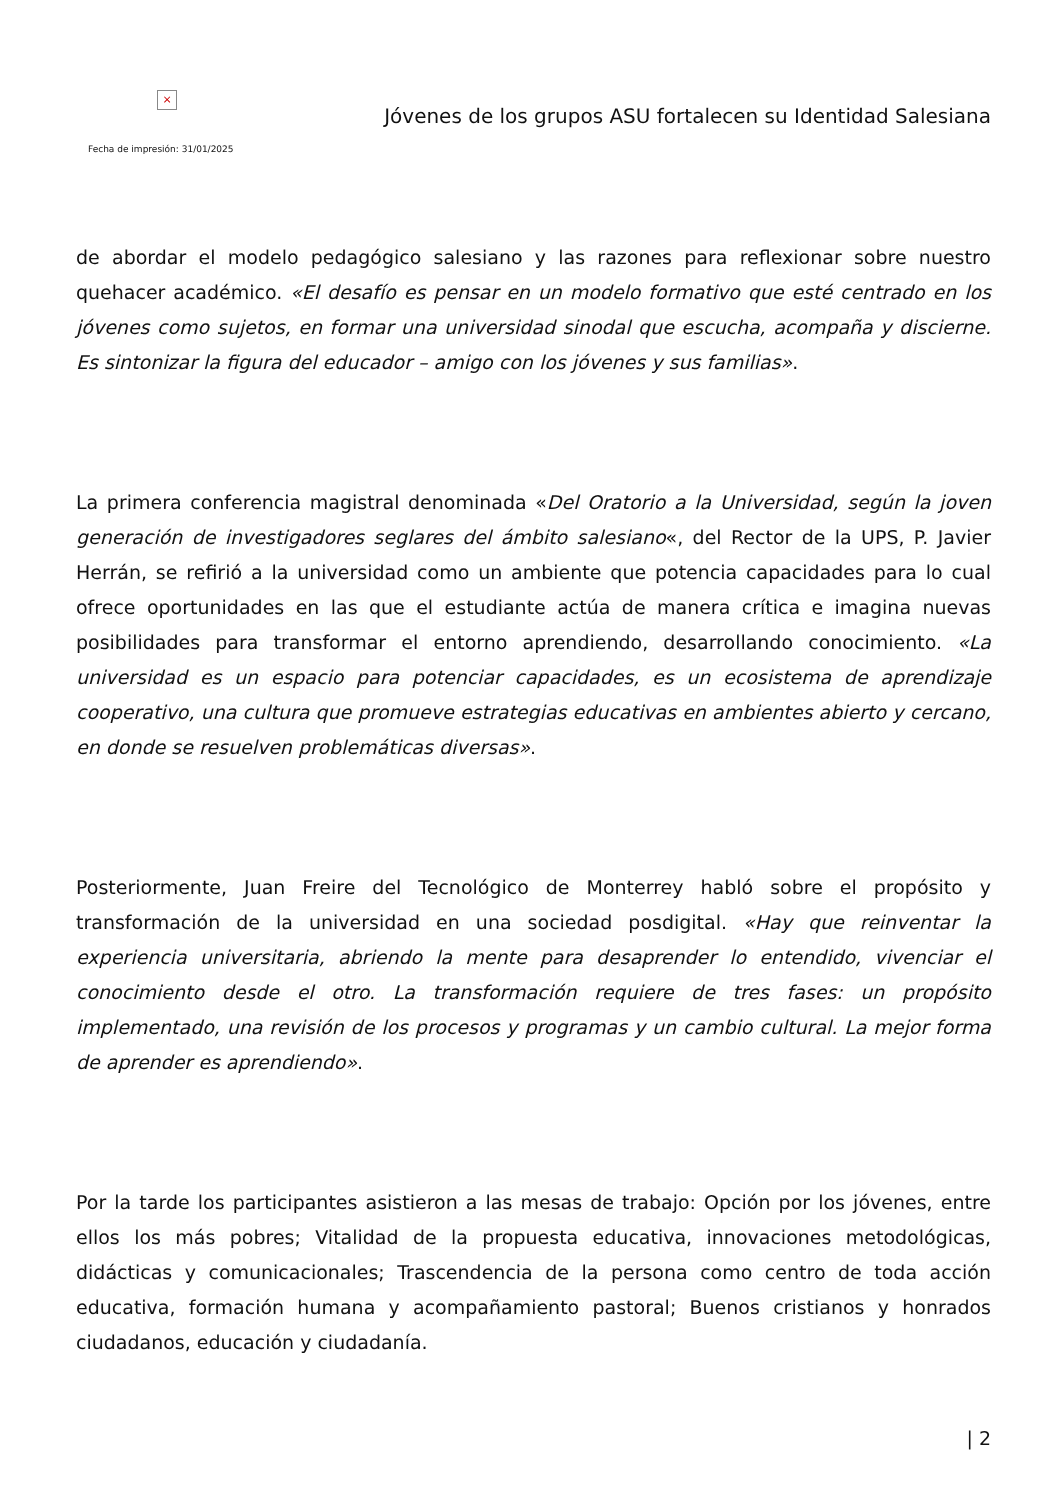×
Jóvenes de los grupos ASU fortalecen su Identidad Salesiana
Fecha de impresión: 31/01/2025
de abordar el modelo pedagógico salesiano y las razones para reflexionar sobre nuestro quehacer académico. «El desafío es pensar en un modelo formativo que esté centrado en los jóvenes como sujetos, en formar una universidad sinodal que escucha, acompaña y discierne. Es sintonizar la figura del educador – amigo con los jóvenes y sus familias».
La primera conferencia magistral denominada «Del Oratorio a la Universidad, según la joven generación de investigadores seglares del ámbito salesiano«, del Rector de la UPS, P. Javier Herrán, se refirió a la universidad como un ambiente que potencia capacidades para lo cual ofrece oportunidades en las que el estudiante actúa de manera crítica e imagina nuevas posibilidades para transformar el entorno aprendiendo, desarrollando conocimiento. «La universidad es un espacio para potenciar capacidades, es un ecosistema de aprendizaje cooperativo, una cultura que promueve estrategias educativas en ambientes abierto y cercano, en donde se resuelven problemáticas diversas».
Posteriormente, Juan Freire del Tecnológico de Monterrey habló sobre el propósito y transformación de la universidad en una sociedad posdigital. «Hay que reinventar la experiencia universitaria, abriendo la mente para desaprender lo entendido, vivenciar el conocimiento desde el otro. La transformación requiere de tres fases: un propósito implementado, una revisión de los procesos y programas y un cambio cultural. La mejor forma de aprender es aprendiendo».
Por la tarde los participantes asistieron a las mesas de trabajo: Opción por los jóvenes, entre ellos los más pobres; Vitalidad de la propuesta educativa, innovaciones metodológicas, didácticas y comunicacionales; Trascendencia de la persona como centro de toda acción educativa, formación humana y acompañamiento pastoral; Buenos cristianos y honrados ciudadanos, educación y ciudadanía.
| 2